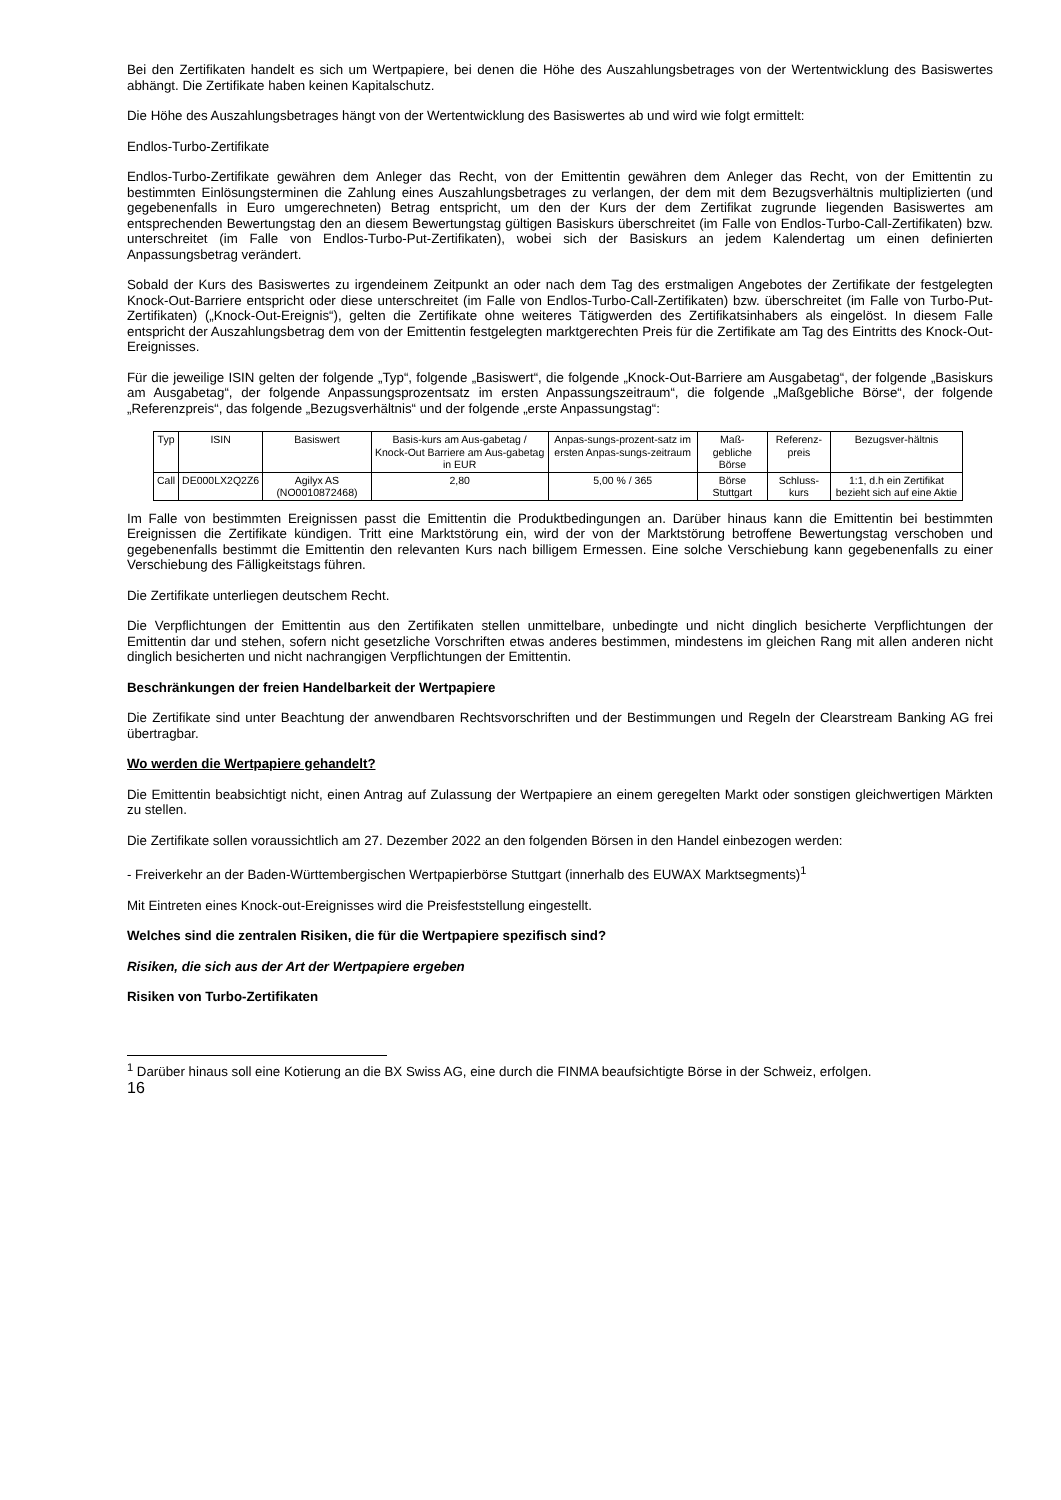Bei den Zertifikaten handelt es sich um Wertpapiere, bei denen die Höhe des Auszahlungsbetrages von der Wertentwicklung des Basiswertes abhängt. Die Zertifikate haben keinen Kapitalschutz.
Die Höhe des Auszahlungsbetrages hängt von der Wertentwicklung des Basiswertes ab und wird wie folgt ermittelt:
Endlos-Turbo-Zertifikate
Endlos-Turbo-Zertifikate gewähren dem Anleger das Recht, von der Emittentin gewähren dem Anleger das Recht, von der Emittentin zu bestimmten Einlösungsterminen die Zahlung eines Auszahlungsbetrages zu verlangen, der dem mit dem Bezugsverhältnis multiplizierten (und gegebenenfalls in Euro umgerechneten) Betrag entspricht, um den der Kurs der dem Zertifikat zugrunde liegenden Basiswertes am entsprechenden Bewertungstag den an diesem Bewertungstag gültigen Basiskurs überschreitet (im Falle von Endlos-Turbo-Call-Zertifikaten) bzw. unterschreitet (im Falle von Endlos-Turbo-Put-Zertifikaten), wobei sich der Basiskurs an jedem Kalendertag um einen definierten Anpassungsbetrag verändert.
Sobald der Kurs des Basiswertes zu irgendeinem Zeitpunkt an oder nach dem Tag des erstmaligen Angebotes der Zertifikate der festgelegten Knock-Out-Barriere entspricht oder diese unterschreitet (im Falle von Endlos-Turbo-Call-Zertifikaten) bzw. überschreitet (im Falle von Turbo-Put-Zertifikaten) („Knock-Out-Ereignis“), gelten die Zertifikate ohne weiteres Tätigwerden des Zertifikatsinhabers als eingelöst. In diesem Falle entspricht der Auszahlungsbetrag dem von der Emittentin festgelegten marktgerechten Preis für die Zertifikate am Tag des Eintritts des Knock-Out-Ereignisses.
Für die jeweilige ISIN gelten der folgende „Typ“, folgende „Basiswert“, die folgende „Knock-Out-Barriere am Ausgabetag“, der folgende „Basiskurs am Ausgabetag“, der folgende Anpassungsprozentsatz im ersten Anpassungszeitraum“, die folgende „Maßgebliche Börse“, der folgende „Referenzpreis“, das folgende „Bezugsverhältnis“ und der folgende „erste Anpassungstag“:
| Typ | ISIN | Basiswert | Basis-kurs am Aus-gabetag / Knock-Out Barriere am Aus-gabetag in EUR | Anpas-sungs-prozent-satz im ersten Anpas-sungs-zeitraum | Maß-gebliche Börse | Referenz-preis | Bezugsver-hältnis |
| --- | --- | --- | --- | --- | --- | --- | --- |
| Call | DE000LX2Q2Z6 | Agilyx AS (NO0010872468) | 2,80 | 5,00 % / 365 | Börse Stuttgart | Schluss-kurs | 1:1, d.h ein Zertifikat bezieht sich auf eine Aktie |
Im Falle von bestimmten Ereignissen passt die Emittentin die Produktbedingungen an. Darüber hinaus kann die Emittentin bei bestimmten Ereignissen die Zertifikate kündigen. Tritt eine Marktstörung ein, wird der von der Marktstörung betroffene Bewertungstag verschoben und gegebenenfalls bestimmt die Emittentin den relevanten Kurs nach billigem Ermessen. Eine solche Verschiebung kann gegebenenfalls zu einer Verschiebung des Fälligkeitstags führen.
Die Zertifikate unterliegen deutschem Recht.
Die Verpflichtungen der Emittentin aus den Zertifikaten stellen unmittelbare, unbedingte und nicht dinglich besicherte Verpflichtungen der Emittentin dar und stehen, sofern nicht gesetzliche Vorschriften etwas anderes bestimmen, mindestens im gleichen Rang mit allen anderen nicht dinglich besicherten und nicht nachrangigen Verpflichtungen der Emittentin.
Beschränkungen der freien Handelbarkeit der Wertpapiere
Die Zertifikate sind unter Beachtung der anwendbaren Rechtsvorschriften und der Bestimmungen und Regeln der Clearstream Banking AG frei übertragbar.
Wo werden die Wertpapiere gehandelt?
Die Emittentin beabsichtigt nicht, einen Antrag auf Zulassung der Wertpapiere an einem geregelten Markt oder sonstigen gleichwertigen Märkten zu stellen.
Die Zertifikate sollen voraussichtlich am 27. Dezember 2022 an den folgenden Börsen in den Handel einbezogen werden:
- Freiverkehr an der Baden-Württembergischen Wertpapierbörse Stuttgart (innerhalb des EUWAX Marktsegments)<sup>1</sup>
Mit Eintreten eines Knock-out-Ereignisses wird die Preisfeststellung eingestellt.
Welches sind die zentralen Risiken, die für die Wertpapiere spezifisch sind?
Risiken, die sich aus der Art der Wertpapiere ergeben
Risiken von Turbo-Zertifikaten
<sup>1</sup> Darüber hinaus soll eine Kotierung an die BX Swiss AG, eine durch die FINMA beaufsichtigte Börse in der Schweiz, erfolgen.
16